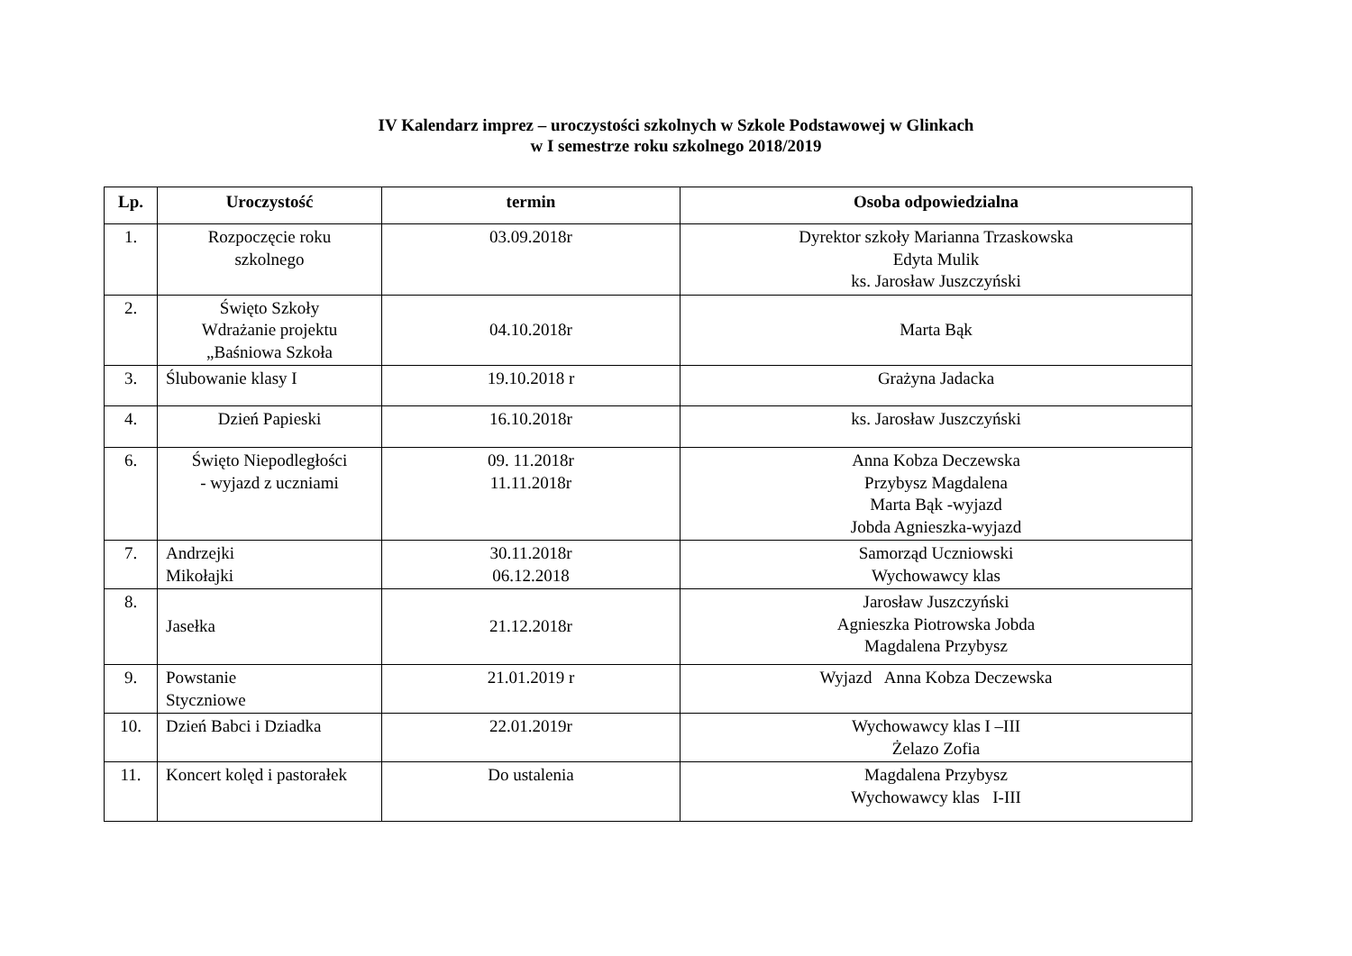IV Kalendarz imprez – uroczystości szkolnych w Szkole Podstawowej w Glinkach
w I semestrze roku szkolnego 2018/2019
| Lp. | Uroczystość | termin | Osoba odpowiedzialna |
| --- | --- | --- | --- |
| 1. | Rozpoczęcie roku szkolnego | 03.09.2018r | Dyrektor szkoły Marianna Trzaskowska Edyta Mulik ks. Jarosław Juszczyński |
| 2. | Święto Szkoły Wdrażanie projektu „Baśniowa Szkoła | 04.10.2018r | Marta Bąk |
| 3. | Ślubowanie klasy I | 19.10.2018 r | Grażyna Jadacka |
| 4. | Dzień Papieski | 16.10.2018r | ks. Jarosław Juszczyński |
| 6. | Święto Niepodległości - wyjazd z uczniami | 09. 11.2018r 11.11.2018r | Anna Kobza Deczewska Przybysz Magdalena Marta Bąk -wyjazd Jobda Agnieszka-wyjazd |
| 7. | Andrzejki Mikołajki | 30.11.2018r 06.12.2018 | Samorząd Uczniowski Wychowawcy klas |
| 8. | Jasełka | 21.12.2018r | Jarosław Juszczyński Agnieszka Piotrowska Jobda Magdalena Przybysz |
| 9. | Powstanie Styczniowe | 21.01.2019 r | Wyjazd Anna Kobza Deczewska |
| 10. | Dzień Babci i Dziadka | 22.01.2019r | Wychowawcy klas I –III Żelazo Zofia |
| 11. | Koncert kolęd i pastorałek | Do ustalenia | Magdalena Przybysz Wychowawcy klas I-III |